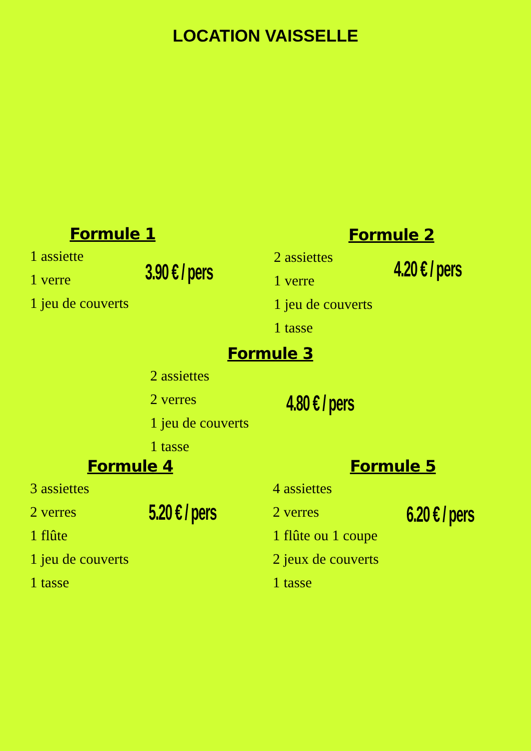LOCATION VAISSELLE
Formule 1
1 assiette
1 verre
1 jeu de couverts
3.90 € / pers
Formule 2
2 assiettes
1 verre
1 jeu de couverts
1 tasse
4.20 € / pers
Formule 3
2 assiettes
2 verres
1 jeu de couverts
1 tasse
4.80 € / pers
Formule 4
3 assiettes
2 verres
1 flûte
1 jeu de couverts
1 tasse
5.20 € / pers
Formule 5
4 assiettes
2 verres
1 flûte ou 1 coupe
2 jeux de couverts
1 tasse
6.20 € / pers